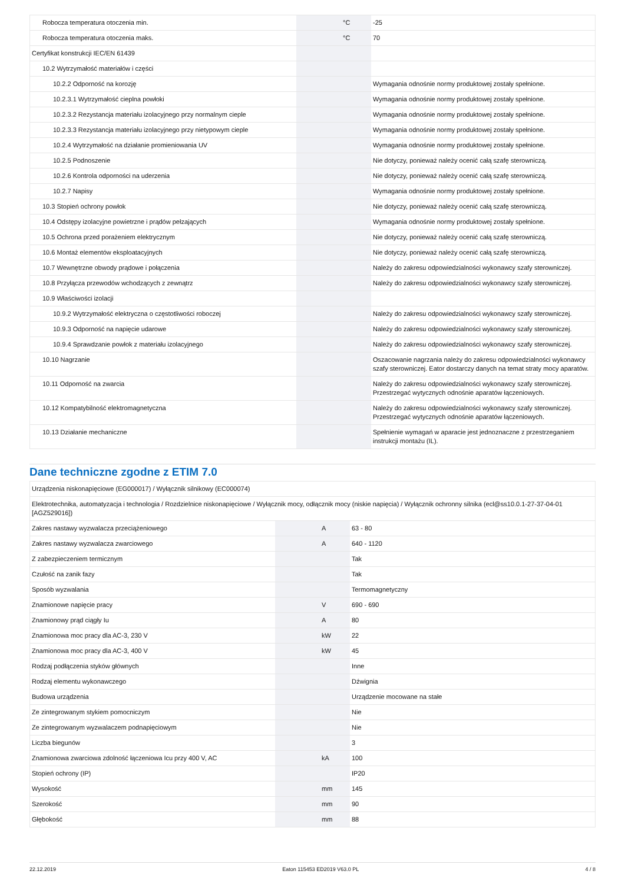| Robocza temperatura otoczenia min. | | °C | -25 |
| Robocza temperatura otoczenia maks. | | °C | 70 |
| Certyfikat konstrukcji IEC/EN 61439 | | | |
| 10.2 Wytrzymałość materiałów i części | | | |
| 10.2.2 Odporność na korozję | | | Wymagania odnośnie normy produktowej zostały spełnione. |
| 10.2.3.1 Wytrzymałość cieplna powłoki | | | Wymagania odnośnie normy produktowej zostały spełnione. |
| 10.2.3.2 Rezystancja materiału izolacyjnego przy normalnym cieple | | | Wymagania odnośnie normy produktowej zostały spełnione. |
| 10.2.3.3 Rezystancja materiału izolacyjnego przy nietypowym cieple | | | Wymagania odnośnie normy produktowej zostały spełnione. |
| 10.2.4 Wytrzymałość na działanie promieniowania UV | | | Wymagania odnośnie normy produktowej zostały spełnione. |
| 10.2.5 Podnoszenie | | | Nie dotyczy, ponieważ należy ocenić całą szafę sterowniczą. |
| 10.2.6 Kontrola odporności na uderzenia | | | Nie dotyczy, ponieważ należy ocenić całą szafę sterowniczą. |
| 10.2.7 Napisy | | | Wymagania odnośnie normy produktowej zostały spełnione. |
| 10.3 Stopień ochrony powłok | | | Nie dotyczy, ponieważ należy ocenić całą szafę sterowniczą. |
| 10.4 Odstępy izolacyjne powietrzne i prądów pełzających | | | Wymagania odnośnie normy produktowej zostały spełnione. |
| 10.5 Ochrona przed porażeniem elektrycznym | | | Nie dotyczy, ponieważ należy ocenić całą szafę sterowniczą. |
| 10.6 Montaż elementów eksploatacyjnych | | | Nie dotyczy, ponieważ należy ocenić całą szafę sterowniczą. |
| 10.7 Wewnętrzne obwody prądowe i połączenia | | | Należy do zakresu odpowiedzialności wykonawcy szafy sterowniczej. |
| 10.8 Przyłącza przewodów wchodzących z zewnątrz | | | Należy do zakresu odpowiedzialności wykonawcy szafy sterowniczej. |
| 10.9 Właściwości izolacji | | | |
| 10.9.2 Wytrzymałość elektryczna o częstotliwości roboczej | | | Należy do zakresu odpowiedzialności wykonawcy szafy sterowniczej. |
| 10.9.3 Odporność na napięcie udarowe | | | Należy do zakresu odpowiedzialności wykonawcy szafy sterowniczej. |
| 10.9.4 Sprawdzanie powłok z materiału izolacyjnego | | | Należy do zakresu odpowiedzialności wykonawcy szafy sterowniczej. |
| 10.10 Nagrzanie | | | Oszacowanie nagrzania należy do zakresu odpowiedzialności wykonawcy szafy sterowniczej. Eator dostarczy danych na temat straty mocy aparatów. |
| 10.11 Odporność na zwarcia | | | Należy do zakresu odpowiedzialności wykonawcy szafy sterowniczej. Przestrzegać wytycznych odnośnie aparatów łączeniowych. |
| 10.12 Kompatybilność elektromagnetyczna | | | Należy do zakresu odpowiedzialności wykonawcy szafy sterowniczej. Przestrzegać wytycznych odnośnie aparatów łączeniowych. |
| 10.13 Działanie mechaniczne | | | Spełnienie wymagań w aparacie jest jednoznaczne z przestrzeganiem instrukcji montażu (IL). |
Dane techniczne zgodne z ETIM 7.0
| Urządzenia niskonapięciowe (EG000017) / Wyłącznik silnikowy (EC000074) | | | |
| Elektrotechnika, automatyzacja i technologia / Rozdzielnice niskonapięciowe / Wyłącznik mocy, odłącznik mocy (niskie napięcia) / Wyłącznik ochronny silnika (ecl@ss10.0.1-27-37-04-01 [AGZ529016]) | | | |
| Zakres nastawy wyzwalacza przeciążeniowego | | A | 63 - 80 |
| Zakres nastawy wyzwalacza zwarciowego | | A | 640 - 1120 |
| Z zabezpieczeniem termicznym | | | Tak |
| Czułość na zanik fazy | | | Tak |
| Sposób wyzwalania | | | Termomagnetyczny |
| Znamionowe napięcie pracy | | V | 690 - 690 |
| Znamionowy prąd ciągły Iu | | A | 80 |
| Znamionowa moc pracy dla AC-3, 230 V | | kW | 22 |
| Znamionowa moc pracy dla AC-3, 400 V | | kW | 45 |
| Rodzaj podłączenia styków głównych | | | Inne |
| Rodzaj elementu wykonawczego | | | Dźwignia |
| Budowa urządzenia | | | Urządzenie mocowane na stałe |
| Ze zintegrowanym stykiem pomocniczym | | | Nie |
| Ze zintegrowanym wyzwalaczem podnapięciowym | | | Nie |
| Liczba biegunów | | | 3 |
| Znamionowa zwarciowa zdolność łączeniowa Icu przy 400 V, AC | | kA | 100 |
| Stopień ochrony (IP) | | | IP20 |
| Wysokość | | mm | 145 |
| Szerokość | | mm | 90 |
| Głębokość | | mm | 88 |
22.12.2019 Eaton 115453 ED2019 V63.0 PL 4 / 8